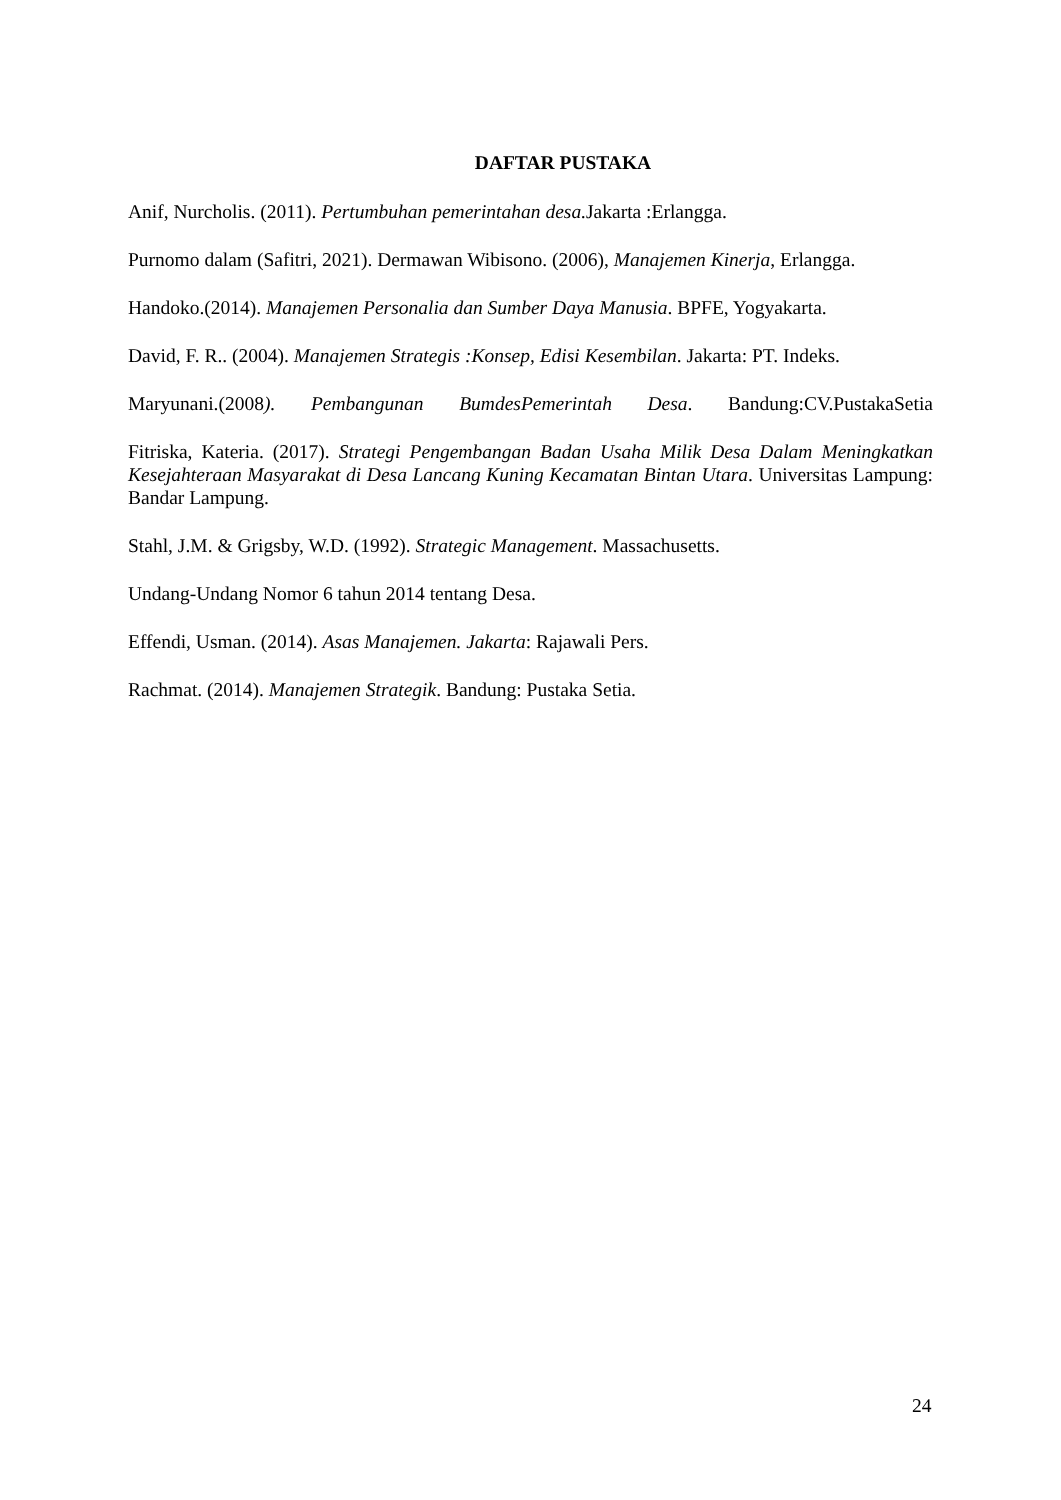DAFTAR PUSTAKA
Anif, Nurcholis. (2011). Pertumbuhan pemerintahan desa. Jakarta :Erlangga.
Purnomo dalam (Safitri, 2021). Dermawan Wibisono. (2006), Manajemen Kinerja, Erlangga.
Handoko.(2014). Manajemen Personalia dan Sumber Daya Manusia. BPFE, Yogyakarta.
David, F. R.. (2004). Manajemen Strategis :Konsep, Edisi Kesembilan. Jakarta: PT. Indeks.
Maryunani.(2008). Pembangunan BumdesPemerintah Desa. Bandung:CV.PustakaSetia
Fitriska, Kateria. (2017). Strategi Pengembangan Badan Usaha Milik Desa Dalam Meningkatkan Kesejahteraan Masyarakat di Desa Lancang Kuning Kecamatan Bintan Utara. Universitas Lampung: Bandar Lampung.
Stahl, J.M. & Grigsby, W.D. (1992). Strategic Management. Massachusetts.
Undang-Undang Nomor 6 tahun 2014 tentang Desa.
Effendi, Usman. (2014). Asas Manajemen. Jakarta: Rajawali Pers.
Rachmat. (2014). Manajemen Strategik. Bandung: Pustaka Setia.
24